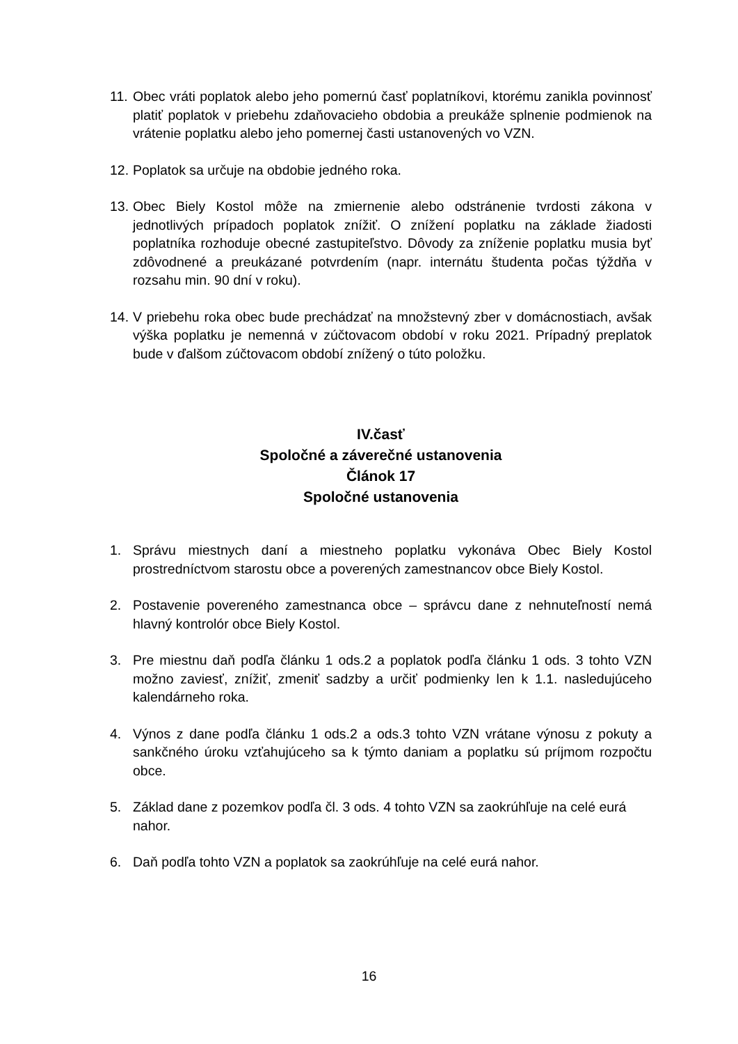11.
Obec vráti poplatok alebo jeho pomernú časť poplatníkovi, ktorému zanikla povinnosť platiť poplatok v priebehu zdaňovacieho obdobia a preukáže splnenie podmienok na vrátenie poplatku alebo jeho pomernej časti ustanovených vo VZN.
12.
Poplatok sa určuje na obdobie jedného roka.
13.
Obec Biely Kostol môže na zmiernenie alebo odstránenie tvrdosti zákona v jednotlivých prípadoch poplatok znížiť. O znížení poplatku na základe žiadosti poplatníka rozhoduje obecné zastupiteľstvo. Dôvody za zníženie poplatku musia byť zdôvodnené a preukázané potvrdením (napr. internátu študenta počas týždňa v rozsahu min. 90 dní v roku).
14.
V priebehu roka obec bude prechádzať na množstevný zber v domácnostiach, avšak výška poplatku je nemenná v zúčtovacom období v roku 2021. Prípadný preplatok bude v ďalšom zúčtovacom období znížený o túto položku.
IV.časť
Spoločné a záverečné ustanovenia
Článok 17
Spoločné ustanovenia
1. Správu miestnych daní a miestneho poplatku vykonáva Obec Biely Kostol prostredníctvom starostu obce a poverených zamestnancov obce Biely Kostol.
2. Postavenie povereného zamestnanca obce – správcu dane z nehnuteľností nemá hlavný kontrolór obce Biely Kostol.
3. Pre miestnu daň podľa článku 1 ods.2 a poplatok podľa článku 1 ods. 3 tohto VZN možno zaviesť, znížiť, zmeniť sadzby a určiť podmienky len k 1.1. nasledujúceho kalendárneho roka.
4. Výnos z dane podľa článku 1 ods.2 a ods.3 tohto VZN vrátane výnosu z pokuty a sankčného úroku vzťahujúceho sa k týmto daniam a poplatku sú príjmom rozpočtu obce.
5. Základ dane z pozemkov podľa čl. 3 ods. 4 tohto VZN sa zaokrúhľuje na celé eurá nahor.
6. Daň podľa tohto VZN a poplatok sa zaokrúhľuje na celé eurá nahor.
16